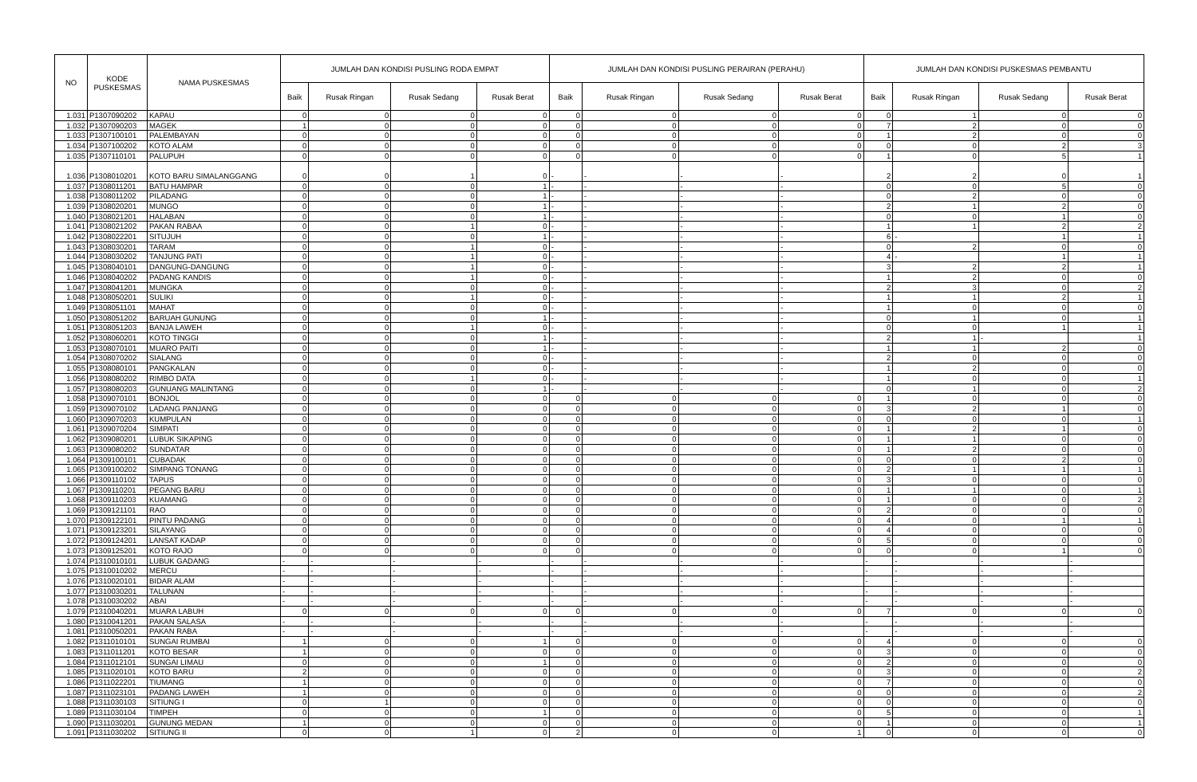| NO | KODE PUSKESMAS | NAMA PUSKESMAS | JUMLAH DAN KONDISI PUSLING RODA EMPAT | | | | JUMLAH DAN KONDISI PUSLING PERAIRAN (PERAHU) | | | | JUMLAH DAN KONDISI PUSKESMAS PEMBANTU | | | |
| --- | --- | --- | --- | --- | --- | --- | --- | --- | --- | --- | --- | --- | --- | --- |
| | | | Baik | Rusak Ringan | Rusak Sedang | Rusak Berat | Baik | Rusak Ringan | Rusak Sedang | Rusak Berat | Baik | Rusak Ringan | Rusak Sedang | Rusak Berat |
| 1.031 | P1307090202 | KAPAU | 0 | 0 | 0 | 0 | 0 | 0 | 0 | 0 | 0 | 1 | 0 | 0 |
| 1.032 | P1307090203 | MAGEK | 1 | 0 | 0 | 0 | 0 | 0 | 0 | 0 | 7 | 2 | 0 | 0 |
| 1.033 | P1307100101 | PALEMBAYAN | 0 | 0 | 0 | 0 | 0 | 0 | 0 | 0 | 1 | 2 | 0 | 0 |
| 1.034 | P1307100202 | KOTO ALAM | 0 | 0 | 0 | 0 | 0 | 0 | 0 | 0 | 0 | 0 | 2 | 3 |
| 1.035 | P1307110101 | PALUPUH | 0 | 0 | 0 | 0 | 0 | 0 | 0 | 0 | 1 | 0 | 5 | 1 |
| 1.036 | P1308010201 | KOTO BARU SIMALANGGANG | 0 | 0 | 1 | 0 | - | - | - | - | 2 | 2 | 0 | 1 |
| 1.037 | P1308011201 | BATU HAMPAR | 0 | 0 | 0 | 1 | - | - | - | - | 0 | 0 | 5 | 0 |
| 1.038 | P1308011202 | PILADANG | 0 | 0 | 0 | 1 | - | - | - | - | 0 | 2 | 0 | 0 |
| 1.039 | P1308020201 | MUNGO | 0 | 0 | 0 | 1 | - | - | - | - | 2 | 1 | 2 | 0 |
| 1.040 | P1308021201 | HALABAN | 0 | 0 | 0 | 1 | - | - | - | - | 0 | 0 | 1 | 0 |
| 1.041 | P1308021202 | PAKAN RABAA | 0 | 0 | 1 | 0 | - | - | - | - | 1 | 1 | 2 | 2 |
| 1.042 | P1308022201 | SITUJUH | 0 | 0 | 0 | 1 | - | - | - | - | 6 | - | 1 | 1 |
| 1.043 | P1308030201 | TARAM | 0 | 0 | 1 | 0 | - | - | - | - | 0 | 2 | 0 | 0 |
| 1.044 | P1308030202 | TANJUNG PATI | 0 | 0 | 1 | 0 | - | - | - | - | 4 | - | 1 | 1 |
| 1.045 | P1308040101 | DANGUNG-DANGUNG | 0 | 0 | 1 | 0 | - | - | - | - | 3 | 2 | 2 | 1 |
| 1.046 | P1308040202 | PADANG KANDIS | 0 | 0 | 1 | 0 | - | - | - | - | 1 | 2 | 0 | 0 |
| 1.047 | P1308041201 | MUNGKA | 0 | 0 | 0 | 0 | - | - | - | - | 2 | 3 | 0 | 2 |
| 1.048 | P1308050201 | SULIKI | 0 | 0 | 1 | 0 | - | - | - | - | 1 | 1 | 2 | 1 |
| 1.049 | P1308051101 | MAHAT | 0 | 0 | 0 | 0 | - | - | - | - | 1 | 0 | 0 | 0 |
| 1.050 | P1308051202 | BARUAH GUNUNG | 0 | 0 | 0 | 1 | - | - | - | - | 0 | 1 | 0 | 1 |
| 1.051 | P1308051203 | BANJA LAWEH | 0 | 0 | 1 | 0 | - | - | - | - | 0 | 0 | 1 | 1 |
| 1.052 | P1308060201 | KOTO TINGGI | 0 | 0 | 0 | 1 | - | - | - | - | 2 | 1 | - | 1 |
| 1.053 | P1308070101 | MUARO PAITI | 0 | 0 | 0 | 1 | - | - | - | - | 1 | 1 | 2 | 0 |
| 1.054 | P1308070202 | SIALANG | 0 | 0 | 0 | 0 | - | - | - | - | 2 | 0 | 0 | 0 |
| 1.055 | P1308080101 | PANGKALAN | 0 | 0 | 0 | 0 | - | - | - | - | 1 | 2 | 0 | 0 |
| 1.056 | P1308080202 | RIMBO DATA | 0 | 0 | 1 | 0 | - | - | - | - | 1 | 0 | 0 | 1 |
| 1.057 | P1308080203 | GUNUANG MALINTANG | 0 | 0 | 0 | 1 | - | - | - | - | 0 | 1 | 0 | 2 |
| 1.058 | P1309070101 | BONJOL | 0 | 0 | 0 | 0 | 0 | 0 | 0 | 0 | 1 | 0 | 0 | 0 |
| 1.059 | P1309070102 | LADANG PANJANG | 0 | 0 | 0 | 0 | 0 | 0 | 0 | 0 | 3 | 2 | 1 | 0 |
| 1.060 | P1309070203 | KUMPULAN | 0 | 0 | 0 | 0 | 0 | 0 | 0 | 0 | 0 | 0 | 0 | 1 |
| 1.061 | P1309070204 | SIMPATI | 0 | 0 | 0 | 0 | 0 | 0 | 0 | 0 | 1 | 2 | 1 | 0 |
| 1.062 | P1309080201 | LUBUK SIKAPING | 0 | 0 | 0 | 0 | 0 | 0 | 0 | 0 | 1 | 1 | 0 | 0 |
| 1.063 | P1309080202 | SUNDATAR | 0 | 0 | 0 | 0 | 0 | 0 | 0 | 0 | 1 | 2 | 0 | 0 |
| 1.064 | P1309100101 | CUBADAK | 0 | 0 | 0 | 0 | 0 | 0 | 0 | 0 | 0 | 0 | 2 | 0 |
| 1.065 | P1309100202 | SIMPANG TONANG | 0 | 0 | 0 | 0 | 0 | 0 | 0 | 0 | 2 | 1 | 1 | 1 |
| 1.066 | P1309110102 | TAPUS | 0 | 0 | 0 | 0 | 0 | 0 | 0 | 0 | 3 | 0 | 0 | 0 |
| 1.067 | P1309110201 | PEGANG BARU | 0 | 0 | 0 | 0 | 0 | 0 | 0 | 0 | 1 | 1 | 0 | 1 |
| 1.068 | P1309110203 | KUAMANG | 0 | 0 | 0 | 0 | 0 | 0 | 0 | 0 | 1 | 0 | 0 | 2 |
| 1.069 | P1309121101 | RAO | 0 | 0 | 0 | 0 | 0 | 0 | 0 | 0 | 2 | 0 | 0 | 0 |
| 1.070 | P1309122101 | PINTU PADANG | 0 | 0 | 0 | 0 | 0 | 0 | 0 | 0 | 4 | 0 | 1 | 1 |
| 1.071 | P1309123201 | SILAYANG | 0 | 0 | 0 | 0 | 0 | 0 | 0 | 0 | 4 | 0 | 0 | 0 |
| 1.072 | P1309124201 | LANSAT KADAP | 0 | 0 | 0 | 0 | 0 | 0 | 0 | 0 | 5 | 0 | 0 | 0 |
| 1.073 | P1309125201 | KOTO RAJO | 0 | 0 | 0 | 0 | 0 | 0 | 0 | 0 | 0 | 0 | 1 | 0 |
| 1.074 | P1310010101 | LUBUK GADANG | - | - | - | - | - | - | - | - | - | - | - | - |
| 1.075 | P1310010202 | MERCU | - | - | - | - | - | - | - | - | - | - | - | - |
| 1.076 | P1310020101 | BIDAR ALAM | - | - | - | - | - | - | - | - | - | - | - | - |
| 1.077 | P1310030201 | TALUNAN | - | - | - | - | - | - | - | - | - | - | - | - |
| 1.078 | P1310030202 | ABAI | - | - | - | - | - | - | - | - | - | - | - | - |
| 1.079 | P1310040201 | MUARA LABUH | 0 | 0 | 0 | 0 | 0 | 0 | 0 | 0 | 7 | 0 | 0 | 0 |
| 1.080 | P1310041201 | PAKAN SALASA | - | - | - | - | - | - | - | - | - | - | - | - |
| 1.081 | P1310050201 | PAKAN RABA | - | - | - | - | - | - | - | - | - | - | - | - |
| 1.082 | P1311010101 | SUNGAI RUMBAI | 1 | 0 | 0 | 1 | 0 | 0 | 0 | 0 | 4 | 0 | 0 | 0 |
| 1.083 | P1311011201 | KOTO BESAR | 1 | 0 | 0 | 0 | 0 | 0 | 0 | 0 | 3 | 0 | 0 | 0 |
| 1.084 | P1311012101 | SUNGAI LIMAU | 0 | 0 | 0 | 1 | 0 | 0 | 0 | 0 | 2 | 0 | 0 | 0 |
| 1.085 | P1311020101 | KOTO BARU | 2 | 0 | 0 | 0 | 0 | 0 | 0 | 0 | 3 | 0 | 0 | 2 |
| 1.086 | P1311022201 | TIUMANG | 1 | 0 | 0 | 0 | 0 | 0 | 0 | 0 | 7 | 0 | 0 | 0 |
| 1.087 | P1311023101 | PADANG LAWEH | 1 | 0 | 0 | 0 | 0 | 0 | 0 | 0 | 0 | 0 | 0 | 2 |
| 1.088 | P1311030103 | SITIUNG I | 0 | 1 | 0 | 0 | 0 | 0 | 0 | 0 | 0 | 0 | 0 | 0 |
| 1.089 | P1311030104 | TIMPEH | 0 | 0 | 0 | 1 | 0 | 0 | 0 | 0 | 5 | 0 | 0 | 1 |
| 1.090 | P1311030201 | GUNUNG MEDAN | 1 | 0 | 0 | 0 | 0 | 0 | 0 | 0 | 1 | 0 | 0 | 1 |
| 1.091 | P1311030202 | SITIUNG II | 0 | 0 | 1 | 0 | 2 | 0 | 0 | 1 | 0 | 0 | 0 | 0 |